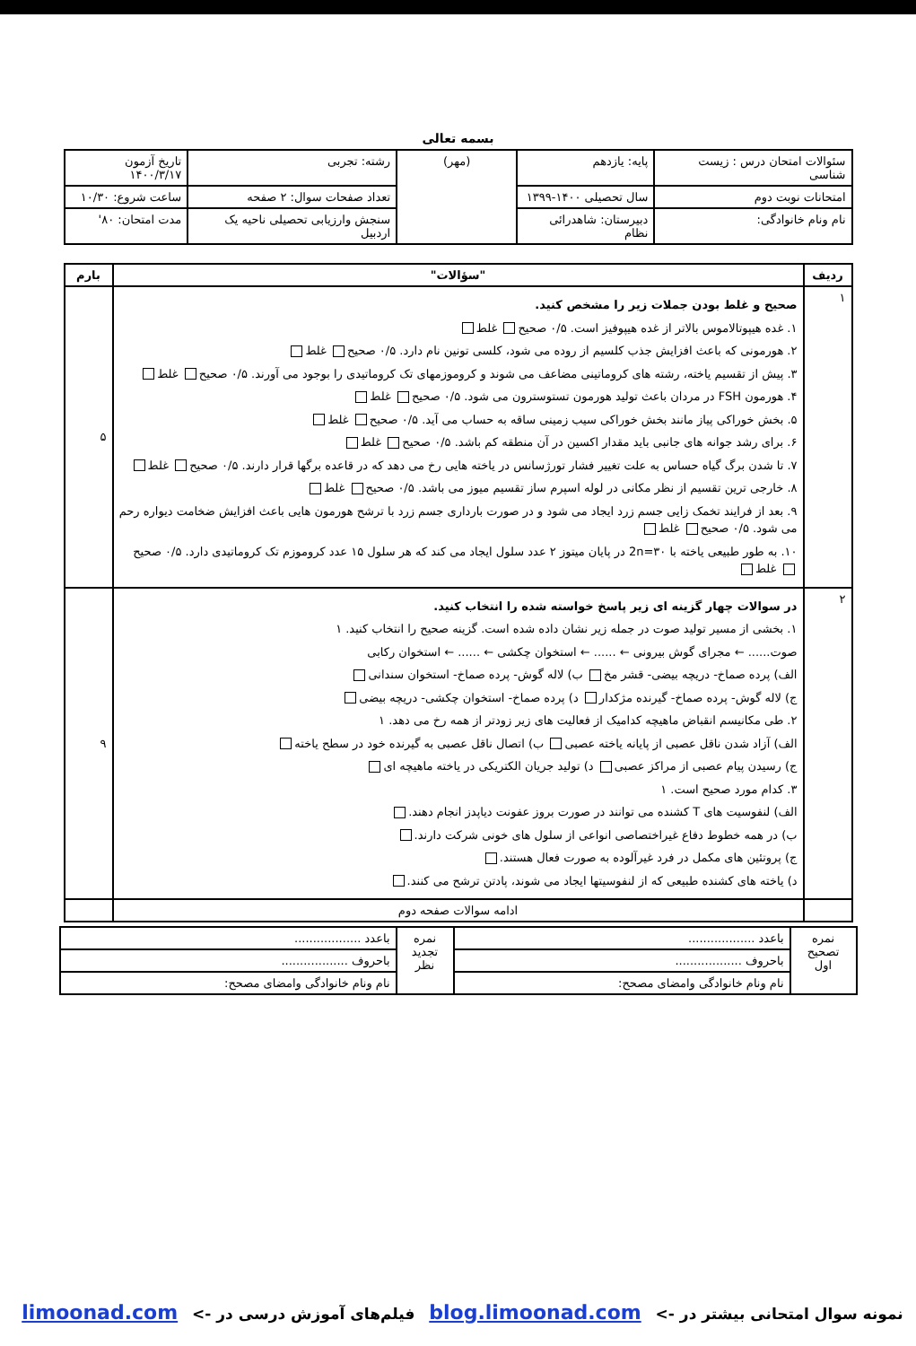بسمه تعالی
| سئوالات امتحان درس : زیست شناسی | پایه: یازدهم | (مهر) | رشته: تجربی | تاریخ آزمون ۱۴۰۰/۳/۱۷ |
| امتحانات نوبت دوم | سال تحصیلی ۱۴۰۰-۱۳۹۹ | | تعداد صفحات سوال: ۲ صفحه | ساعت شروع: ۱۰/۳۰ |
| نام ونام خانوادگی: | دبیرستان: شاهدرائی نظام | | سنجش وارزیابی تحصیلی ناحیه یک اردبیل | مدت امتحان: ۸۰' |
| ردیف | "سؤالات" | بارم |
| --- | --- | --- |
| ۱ | صحیح و غلط بودن جملات زیر را مشخص کنید. ۱. غده هیپوتالاموس بالاتر از غده هیپوفیز است. ۰/۵ صحیح غلط ۲. هورمونی که باعث افزایش جذب کلسیم از روده می شود، کلسی تونین نام دارد. ۰/۵ صحیح غلط ۳. پیش از تقسیم یاخته، رشته های کروماتینی مضاعف می شوند و کروموزمهای تک کروماتیدی را بوجود می آورند. ۰/۵ صحیح غلط ۴. هورمون FSH در مردان باعث تولید هورمون تستوسترون می شود. ۰/۵ صحیح غلط ۵. بخش خوراکی پیاز مانند بخش خوراکی سیب زمینی ساقه به حساب می آید. ۰/۵ صحیح غلط ۶. برای رشد جوانه های جانبی باید مقدار اکسین در آن منطقه کم باشد. ۰/۵ صحیح غلط ۷. تا شدن برگ گیاه حساس به علت تغییر فشار تورژسانس در یاخته هایی رخ می دهد که در قاعده برگها قرار دارند. ۰/۵ صحیح غلط ۸. خارجی ترین تقسیم از نظر مکانی در لوله اسپرم ساز تقسیم میوز می باشد. ۰/۵ صحیح غلط ۹. بعد از فرایند تخمک زایی جسم زرد ایجاد می شود و در صورت بارداری جسم زرد با ترشح هورمون هایی باعث افزایش ضخامت دیواره رحم می شود. ۰/۵ صحیح غلط ۱۰. به طور طبیعی یاخته با ۳۰=2n در پایان میتوز ۲ عدد سلول ایجاد می کند که هر سلول ۱۵ عدد کروموزم تک کروماتیدی دارد. ۰/۵ صحیح غلط | ۵ |
| ۲ | در سوالات چهار گزینه ای زیر پاسخ خواسته شده را انتخاب کنید. ۱. بخشی از مسیر تولید صوت در جمله زیر نشان داده شده است. گزینه صحیح را انتخاب کنید. ۱ صوت...... ← مجرای گوش بیرونی ← ...... ← استخوان چکشی ← ...... ← استخوان رکابی الف) پرده صماخ- دریچه بیضی- قشر مخ ب) لاله گوش- پرده صماخ- استخوان سندانی ج) لاله گوش- پرده صماخ- گیرنده مژکدار د) پرده صماخ- استخوان چکشی- دریچه بیضی ۲. طی مکانیسم انقباض ماهیچه کدامیک از فعالیت های زیر زودتر از همه رخ می دهد. ۱ الف) آزاد شدن ناقل عصبی از پایانه یاخته عصبی ب) اتصال ناقل عصبی به گیرنده خود در سطح یاخته ج) رسیدن پیام عصبی از مراکز عصبی د) تولید جریان الکتریکی در یاخته ماهیچه ای ۳. کدام مورد صحیح است. ۱ الف) لنفوسیت های T کشنده می توانند در صورت بروز عفونت دیاپدز انجام دهند. ب) در همه خطوط دفاع غیراختصاصی انواعی از سلول های خونی شرکت دارند. ج) پروتئین های مکمل در فرد غیرآلوده به صورت فعال هستند. د) یاخته های کشنده طبیعی که از لنفوسیتها ایجاد می شوند، پادتن ترشح می کنند. | ۹ |
| | ادامه سوالات صفحه دوم | |
| نمره تصحیح اول | باعدد .................. | نمره تجدید نظر | باعدد .................. |
| | باحروف .................. | | باحروف .................. |
| | نام ونام خانوادگی وامضای مصحح: | | نام ونام خانوادگی وامضای مصحح: |
نمونه سوال امتحانی بیشتر در -> blog.limoonad.com فیلم‌های آموزش درسی در -> limoonad.com